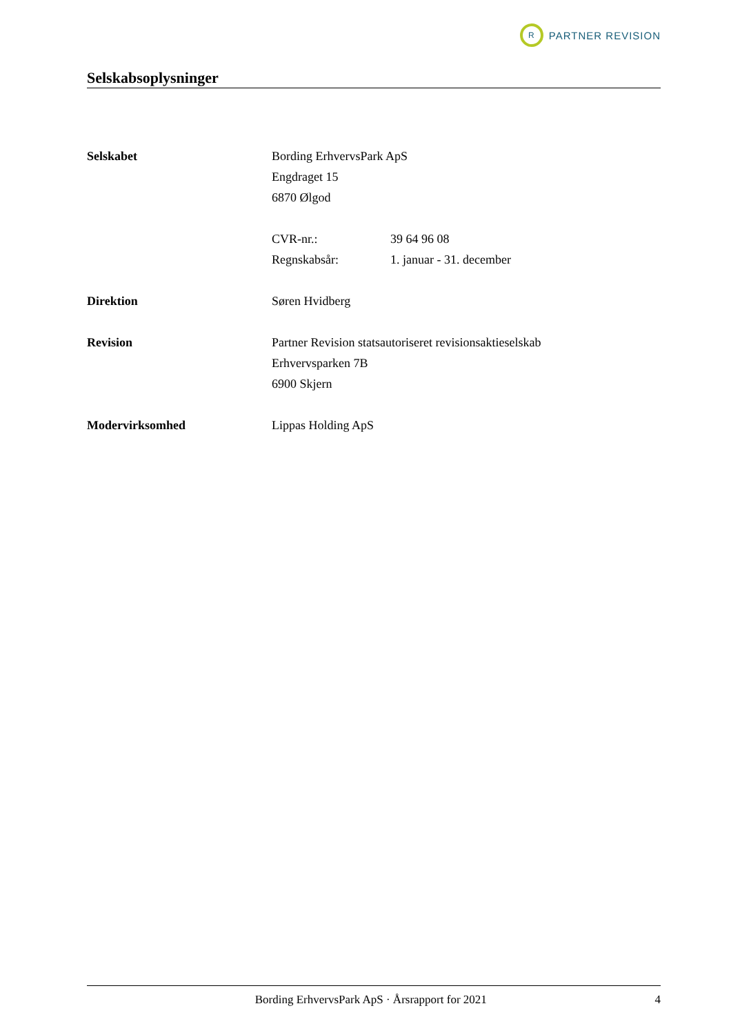R
PARTNER REVISION
Selskabsoplysninger
Selskabet Bording ErhvervsPark ApS
Engdraget 15
6870 Ølgod
CVR-nr.: 39 64 96 08
Regnskabsår: 1. januar - 31. december
Direktion Søren Hvidberg
Revision Partner Revision statsautoriseret revisionsaktieselskab
Erhvervsparken 7B
6900 Skjern
Modervirksomhed Lippas Holding ApS
Bording ErhvervsPark ApS · Årsrapport for 2021
4